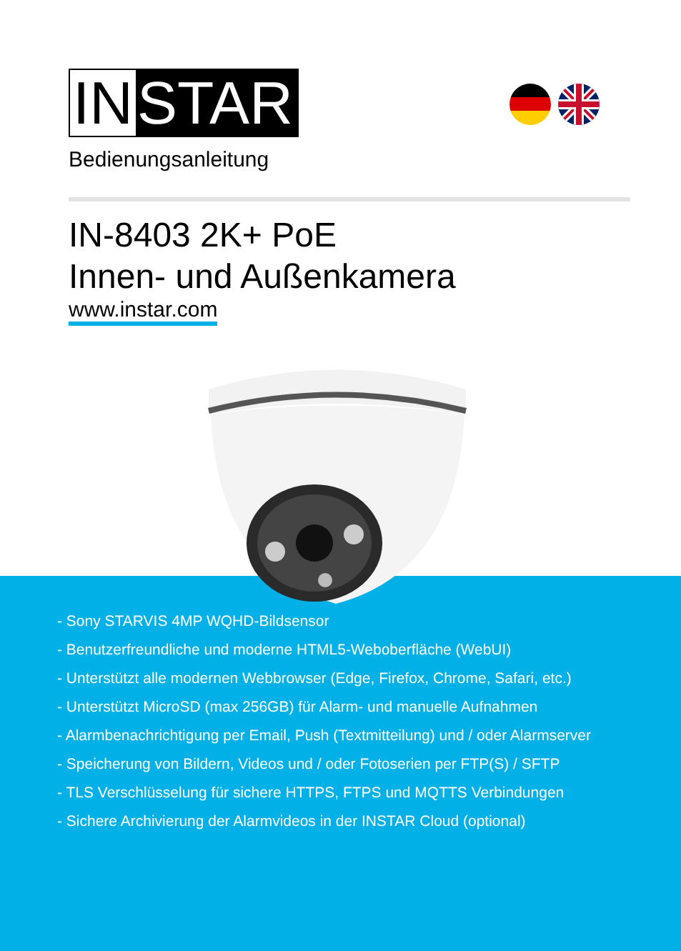IN STAR
Bedienungsanleitung
IN-8403 2K+ PoE
Innen- und Außenkamera
www.instar.com
- Sony STARVIS 4MP WQHD-Bildsensor
- Benutzerfreundliche und moderne HTML5-Weboberfläche (WebUI)
- Unterstützt alle modernen Webbrowser (Edge, Firefox, Chrome, Safari, etc.)
- Unterstützt MicroSD (max 256GB) für Alarm- und manuelle Aufnahmen
- Alarmbenachrichtigung per Email, Push (Textmitteilung) und / oder Alarmserver
- Speicherung von Bildern, Videos und / oder Fotoserien per FTP(S) / SFTP
- TLS Verschlüsselung für sichere HTTPS, FTPS und MQTTS Verbindungen
- Sichere Archivierung der Alarmvideos in der INSTAR Cloud (optional)